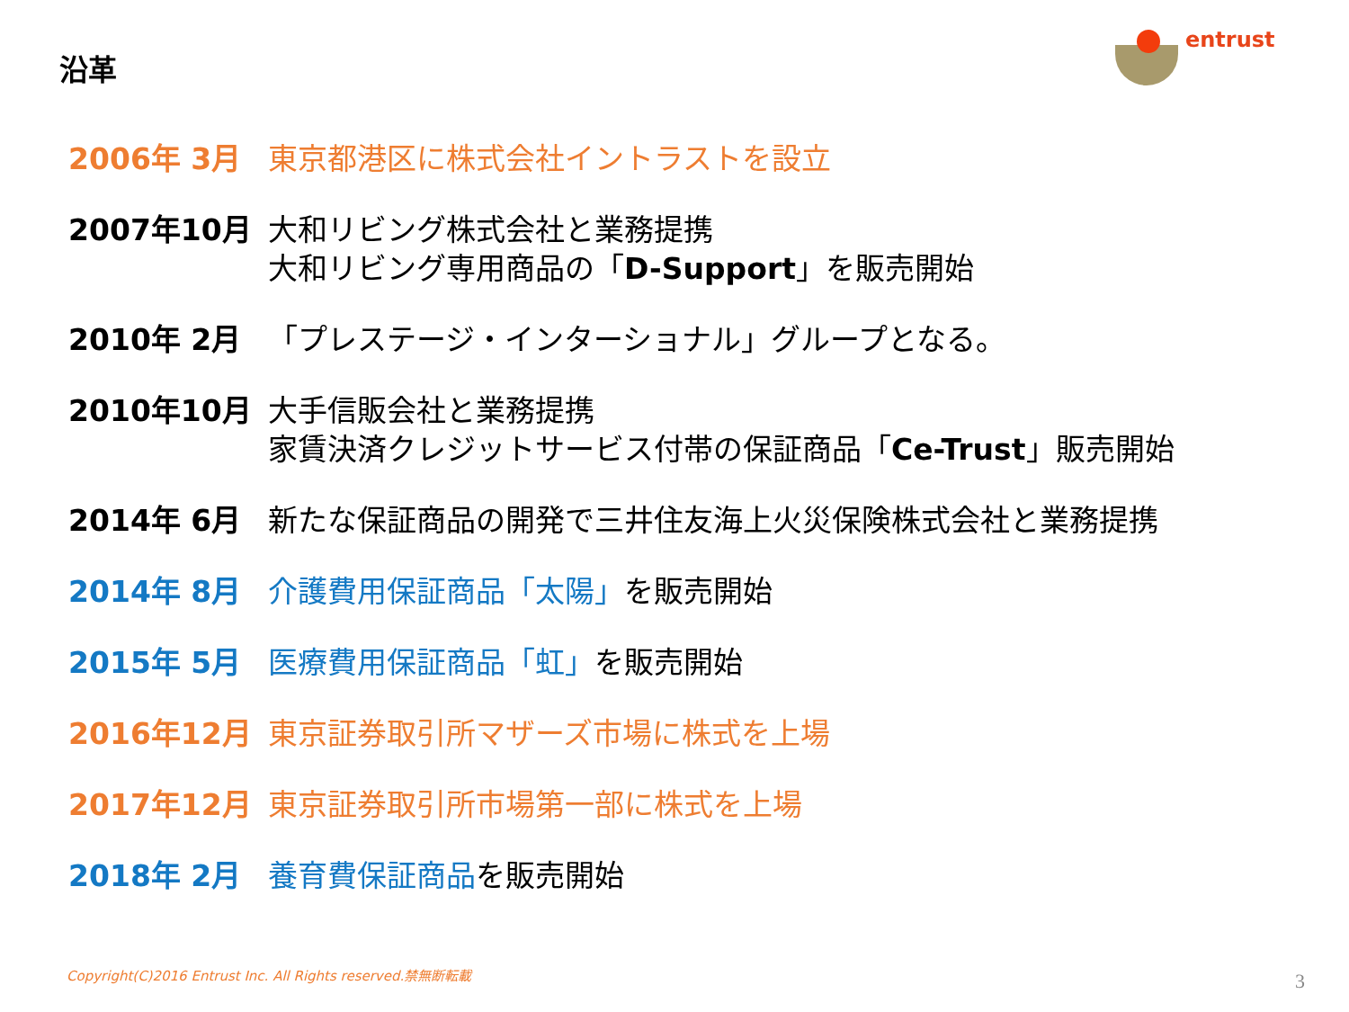沿革
entrust
2006年 3月 東京都港区に株式会社イントラストを設立
2007年10月 大和リビング株式会社と業務提携
大和リビング専用商品の「D-Support」を販売開始
2010年 2月 「プレステージ・インターショナル」グループとなる。
2010年10月 大手信販会社と業務提携
家賃決済クレジットサービス付帯の保証商品「Ce-Trust」販売開始
2014年 6月 新たな保証商品の開発で三井住友海上火災保険株式会社と業務提携
2014年 8月 介護費用保証商品「太陽」を販売開始
2015年 5月 医療費用保証商品「虹」を販売開始
2016年12月 東京証券取引所マザーズ市場に株式を上場
2017年12月 東京証券取引所市場第一部に株式を上場
2018年 2月 養育費保証商品を販売開始
Copyright(C)2016 Entrust Inc. All Rights reserved.禁無断転載
3